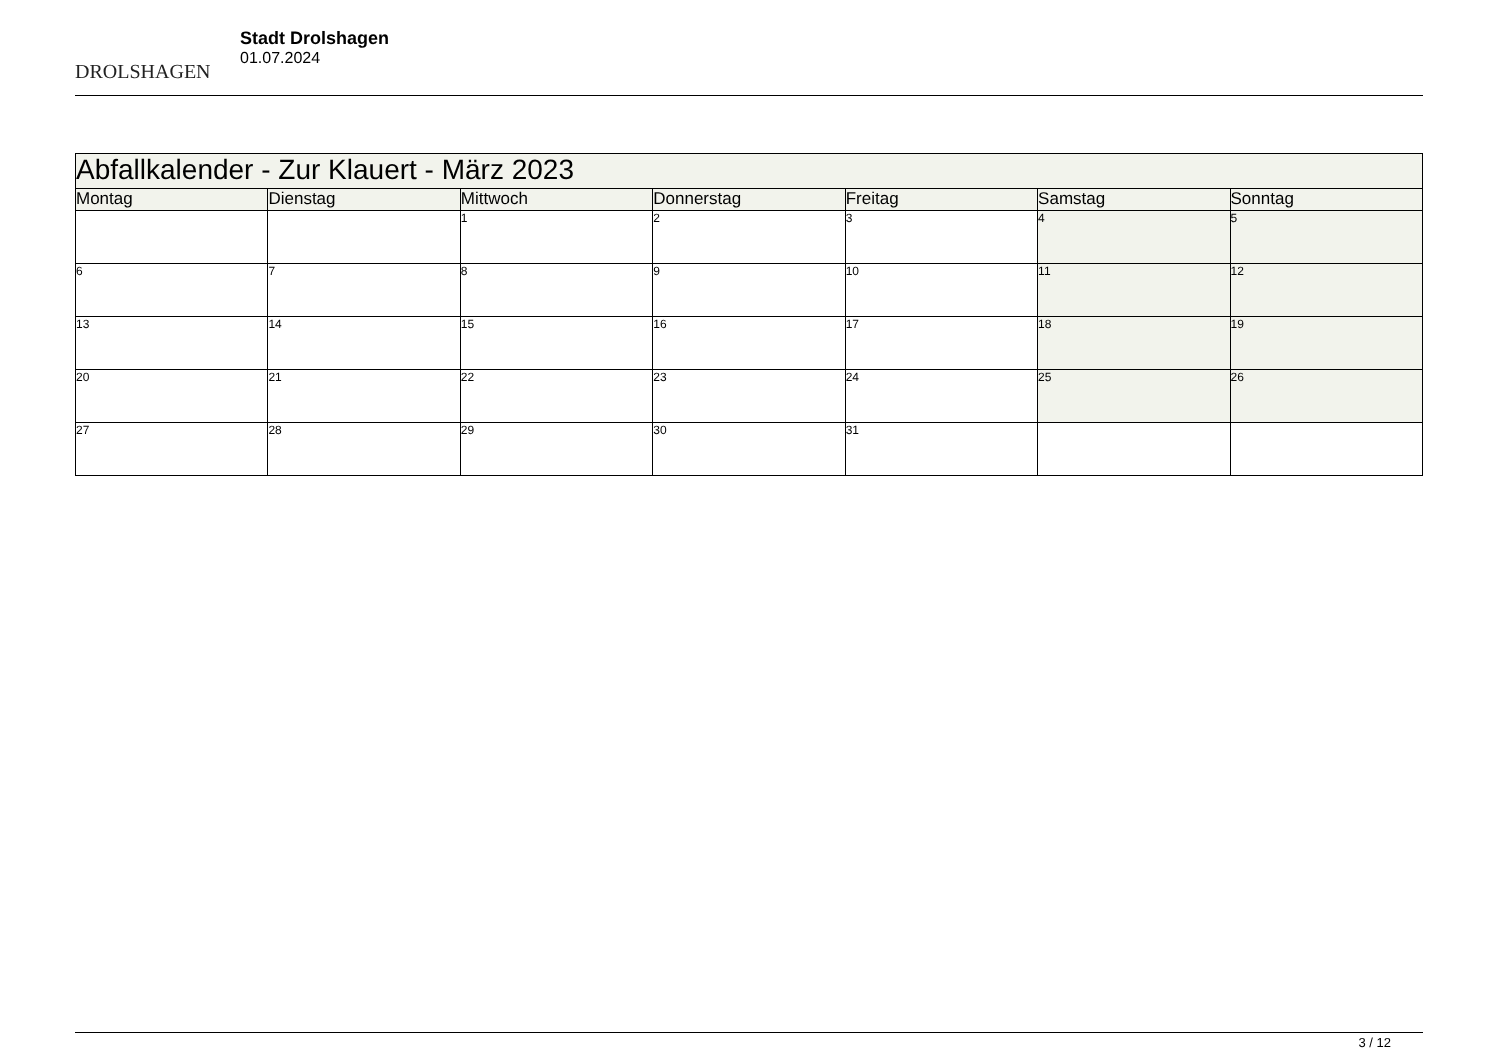DROLSHAGEN
Stadt Drolshagen
01.07.2024
| Abfallkalender - Zur Klauert - März 2023 | | | | | | |
| Montag | Dienstag | Mittwoch | Donnerstag | Freitag | Samstag | Sonntag |
| | | 1 | 2 | 3 | 4 | 5 |
| 6 | 7 | 8 | 9 | 10 | 11 | 12 |
| 13 | 14 | 15 | 16 | 17 | 18 | 19 |
| 20 | 21 | 22 | 23 | 24 | 25 | 26 |
| 27 | 28 | 29 | 30 | 31 | | |
3 / 12